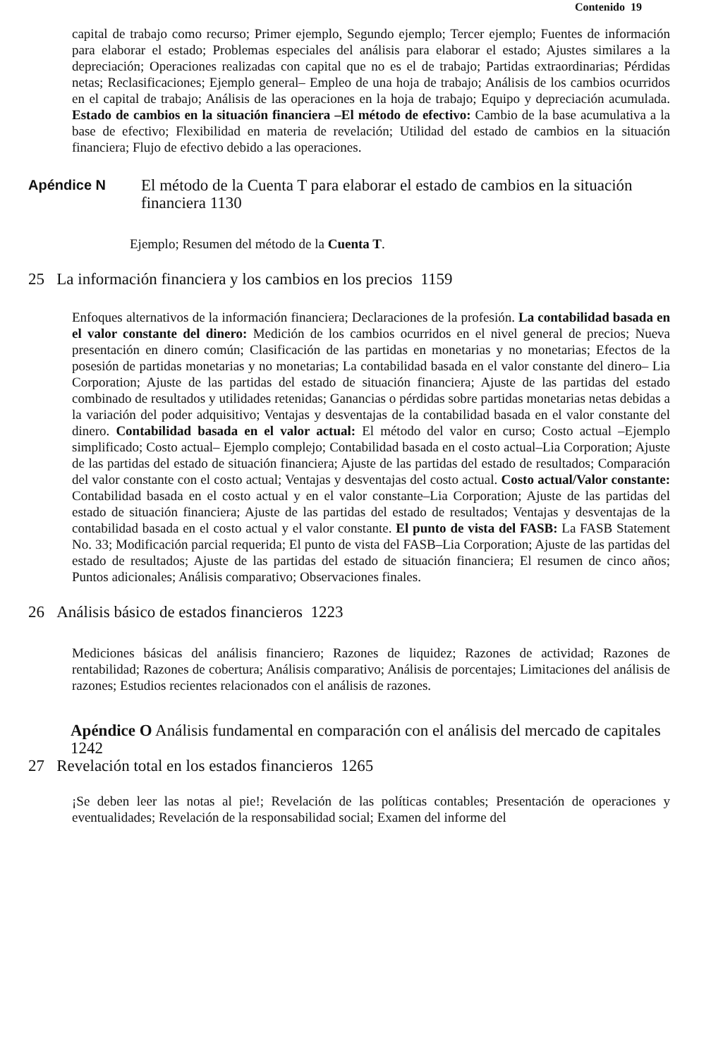Contenido 19
capital de trabajo como recurso; Primer ejemplo, Segundo ejemplo; Tercer ejemplo; Fuentes de información para elaborar el estado; Problemas especiales del análisis para elaborar el estado; Ajustes similares a la depreciación; Operaciones realizadas con capital que no es el de trabajo; Partidas extraordinarias; Pérdidas netas; Reclasificaciones; Ejemplo general– Empleo de una hoja de trabajo; Análisis de los cambios ocurridos en el capital de trabajo; Análisis de las operaciones en la hoja de trabajo; Equipo y depreciación acumulada. Estado de cambios en la situación financiera –El método de efectivo: Cambio de la base acumulativa a la base de efectivo; Flexibilidad en materia de revelación; Utilidad del estado de cambios en la situación financiera; Flujo de efectivo debido a las operaciones.
Apéndice N El método de la Cuenta T para elaborar el estado de cambios en la situación financiera 1130
Ejemplo; Resumen del método de la Cuenta T.
25 La información financiera y los cambios en los precios 1159
Enfoques alternativos de la información financiera; Declaraciones de la profesión. La contabilidad basada en el valor constante del dinero: Medición de los cambios ocurridos en el nivel general de precios; Nueva presentación en dinero común; Clasificación de las partidas en monetarias y no monetarias; Efectos de la posesión de partidas monetarias y no monetarias; La contabilidad basada en el valor constante del dinero– Lia Corporation; Ajuste de las partidas del estado de situación financiera; Ajuste de las partidas del estado combinado de resultados y utilidades retenidas; Ganancias o pérdidas sobre partidas monetarias netas debidas a la variación del poder adquisitivo; Ventajas y desventajas de la contabilidad basada en el valor constante del dinero. Contabilidad basada en el valor actual: El método del valor en curso; Costo actual –Ejemplo simplificado; Costo actual– Ejemplo complejo; Contabilidad basada en el costo actual–Lia Corporation; Ajuste de las partidas del estado de situación financiera; Ajuste de las partidas del estado de resultados; Comparación del valor constante con el costo actual; Ventajas y desventajas del costo actual. Costo actual/Valor constante: Contabilidad basada en el costo actual y en el valor constante–Lia Corporation; Ajuste de las partidas del estado de situación financiera; Ajuste de las partidas del estado de resultados; Ventajas y desventajas de la contabilidad basada en el costo actual y el valor constante. El punto de vista del FASB: La FASB Statement No. 33; Modificación parcial requerida; El punto de vista del FASB–Lia Corporation; Ajuste de las partidas del estado de resultados; Ajuste de las partidas del estado de situación financiera; El resumen de cinco años; Puntos adicionales; Análisis comparativo; Observaciones finales.
26 Análisis básico de estados financieros 1223
Mediciones básicas del análisis financiero; Razones de liquidez; Razones de actividad; Razones de rentabilidad; Razones de cobertura; Análisis comparativo; Análisis de porcentajes; Limitaciones del análisis de razones; Estudios recientes relacionados con el análisis de razones.
Apéndice O Análisis fundamental en comparación con el análisis del mercado de capitales 1242
27 Revelación total en los estados financieros 1265
¡Se deben leer las notas al pie!; Revelación de las políticas contables; Presentación de operaciones y eventualidades; Revelación de la responsabilidad social; Examen del informe del